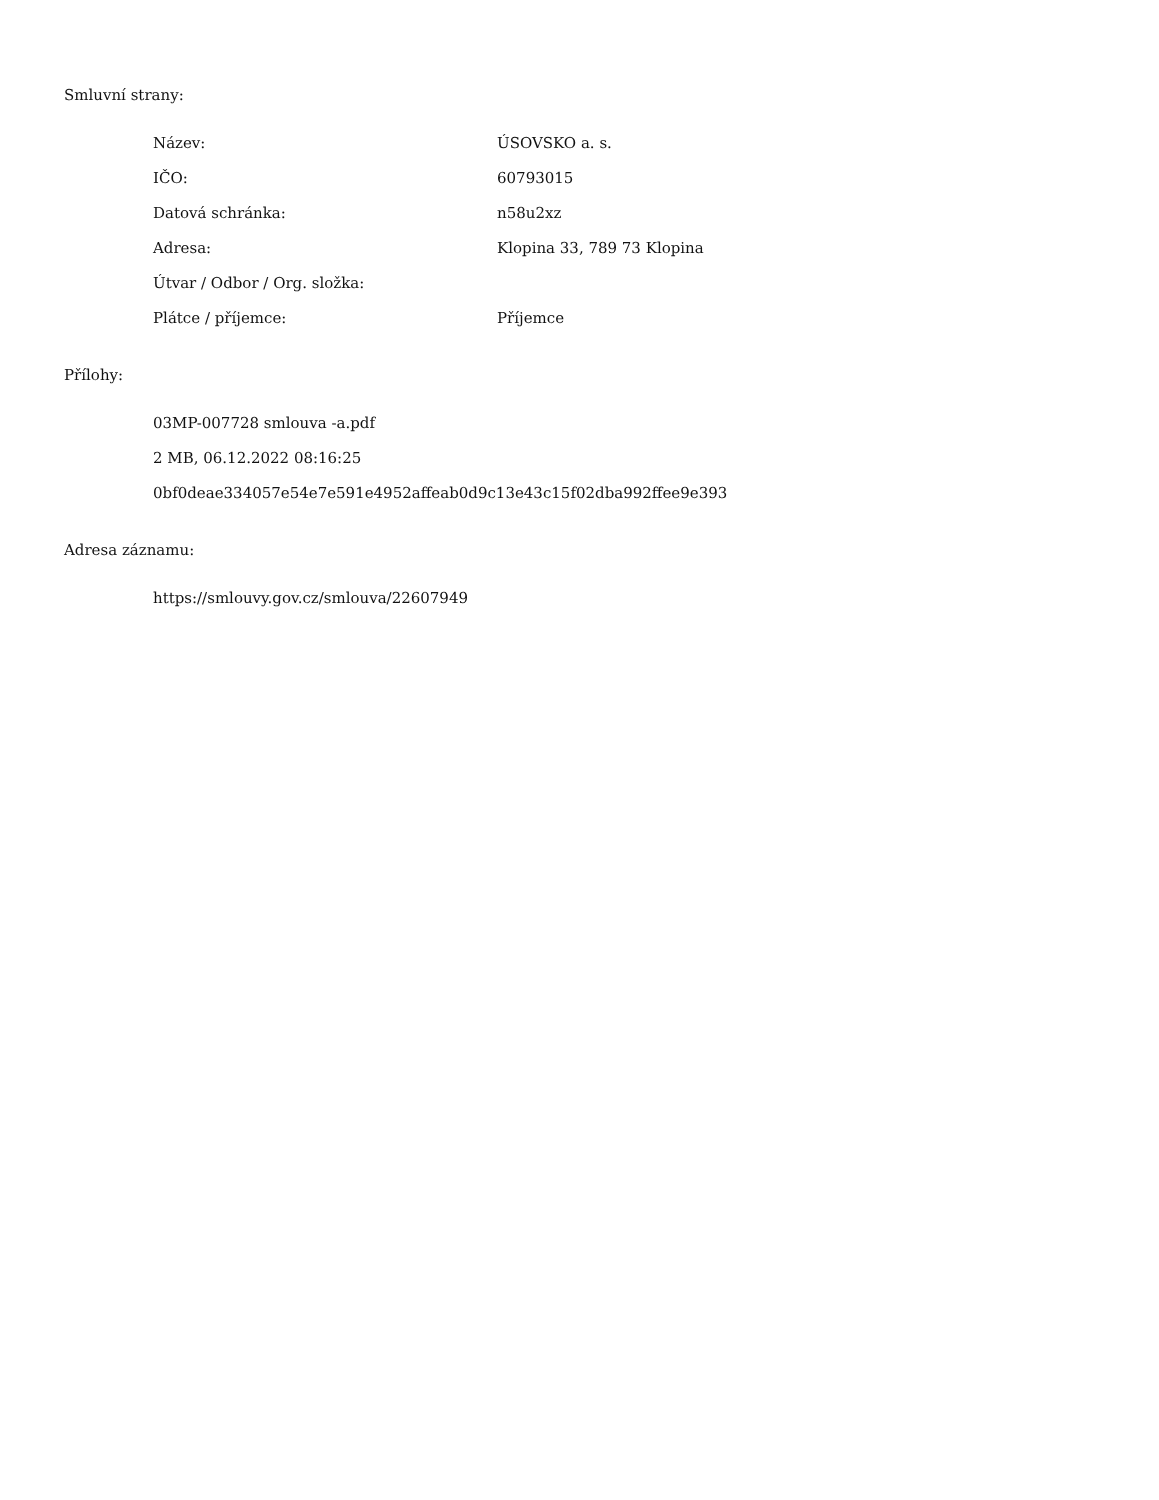Smluvní strany:
| Název: | ÚSOVSKO a. s. |
| IČO: | 60793015 |
| Datová schránka: | n58u2xz |
| Adresa: | Klopina 33, 789 73 Klopina |
| Útvar / Odbor / Org. složka: | |
| Plátce / příjemce: | Příjemce |
Přílohy:
03MP-007728 smlouva -a.pdf
2 MB, 06.12.2022 08:16:25
0bf0deae334057e54e7e591e4952affeab0d9c13e43c15f02dba992ffee9e393
Adresa záznamu:
https://smlouvy.gov.cz/smlouva/22607949